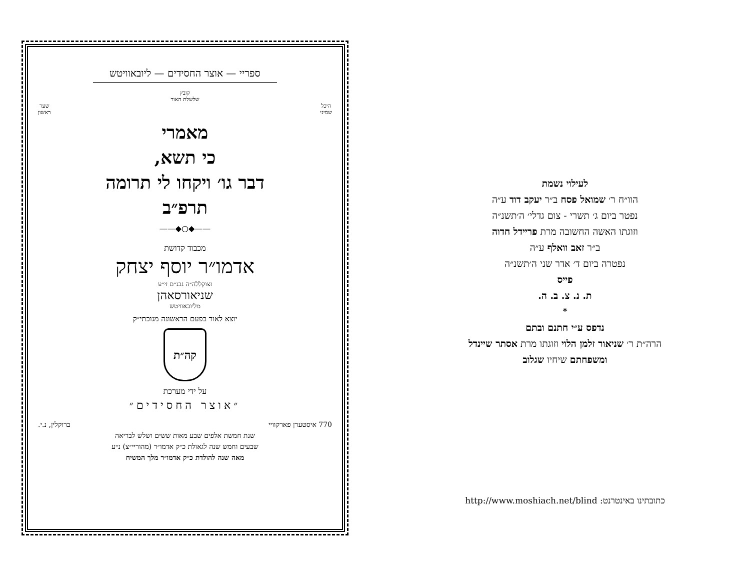ספריי — אוצר החסידים — ליובאוויטש
קובץ
שלשלת האור
היכל
שמיני שער
ראשון
מאמרי
כי תשא,
דבר גו׳ ויקחו לי תרומה
תרפ״ב
——◆○◆——
מכבוד קדושת
אדמו״ר יוסף יצחק
זצוקללה״ה נבג״ם זי״ע
שניאורסאהן
מליובאוויטש
יוצא לאור בפעם הראשונה מגוכתי״ק
קה״ת
על ידי מערכת
״אוצר החסידים״
770 איסטערן פארקוויי ברוקלין, נ.י.
שנת חמשת אלפים שבע מאות ששים ושלש לבריאה
שבעים וחמש שנה לגאולת כ״ק אדמו״ר (מהוריי״צ) נ״ע
מאה שנה להולדת כ״ק אדמו״ר מלך המשיח
לעילוי נשמת
הוו״ח ר׳ שמואל פסח ב״ר יעקב דוד ע״ה
נפטר ביום ג׳ תשרי - צום גדלי׳ ה׳תשנ״ה
וזוגתו האשה החשובה מרת פריידל חדוה
ב״ר זאב וואלף ע״ה
נפטרה ביום ד׳ אדר שני ה׳תשנ״ה
פייס
ת. נ. צ. ב. ה.
*
נדפס ע״י חתנם ובתם
הרה״ת ר׳ שניאור זלמן הלוי וזוגתו מרת אסתר שיינדל
ומשפחתם שיחיו שגלוב
כתובתינו באינטרנט: http://www.moshiach.net/blind